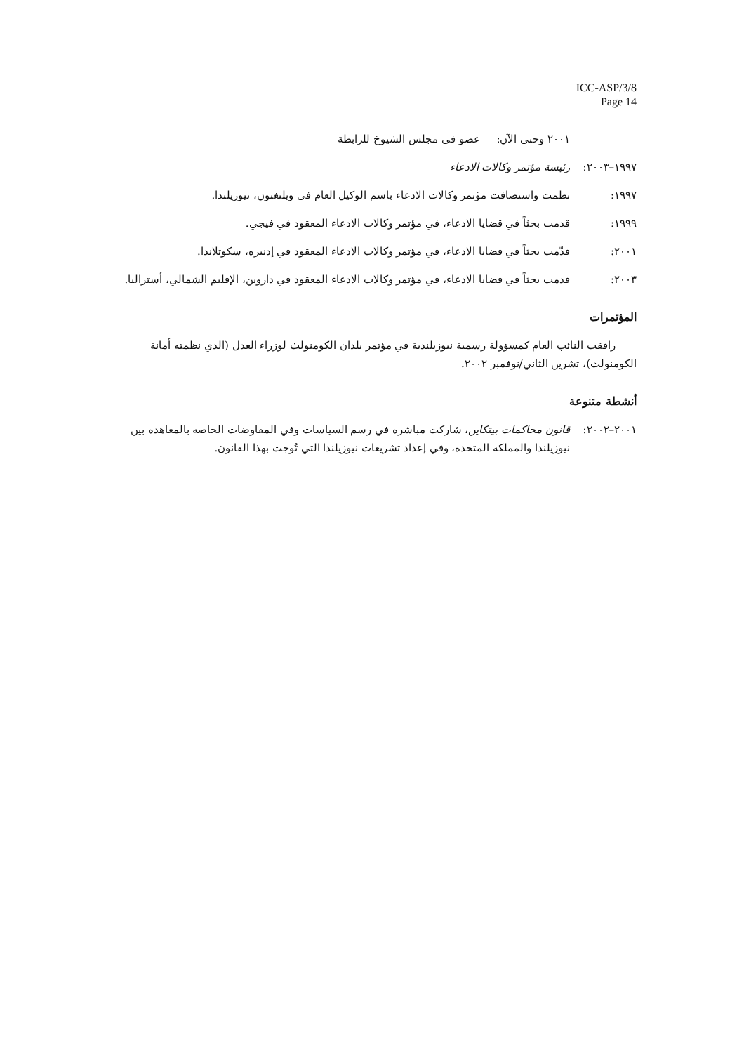ICC-ASP/3/8
Page 14
٢٠٠١ وحتى الآن: عضو في مجلس الشيوخ للرابطة
١٩٩٧–٢٠٠٣: رئيسة مؤتمر وكالات الادعاء
١٩٩٧: نظمت واستضافت مؤتمر وكالات الادعاء باسم الوكيل العام في ويلنغتون، نيوزيلندا.
١٩٩٩: قدمت بحثاً في قضايا الادعاء، في مؤتمر وكالات الادعاء المعقود في فيجي.
٢٠٠١: قدّمت بحثاً في قضايا الادعاء، في مؤتمر وكالات الادعاء المعقود في إدنبره، سكوتلاندا.
٢٠٠٣: قدمت بحثاً في قضايا الادعاء، في مؤتمر وكالات الادعاء المعقود في داروين، الإقليم الشمالي، أستراليا.
المؤتمرات
رافقت النائب العام كمسؤولة رسمية نيوزيلندية في مؤتمر بلدان الكومنولث لوزراء العدل (الذي نظمته أمانة الكومنولث)، تشرين الثاني/نوفمبر ٢٠٠٢.
أنشطة متنوعة
٢٠٠١–٢٠٠٢: قانون محاكمات بيتكاين، شاركت مباشرة في رسم السياسات وفي المفاوضات الخاصة بالمعاهدة بين نيوزيلندا والمملكة المتحدة، وفي إعداد تشريعات نيوزيلندا التي تُوجت بهذا القانون.